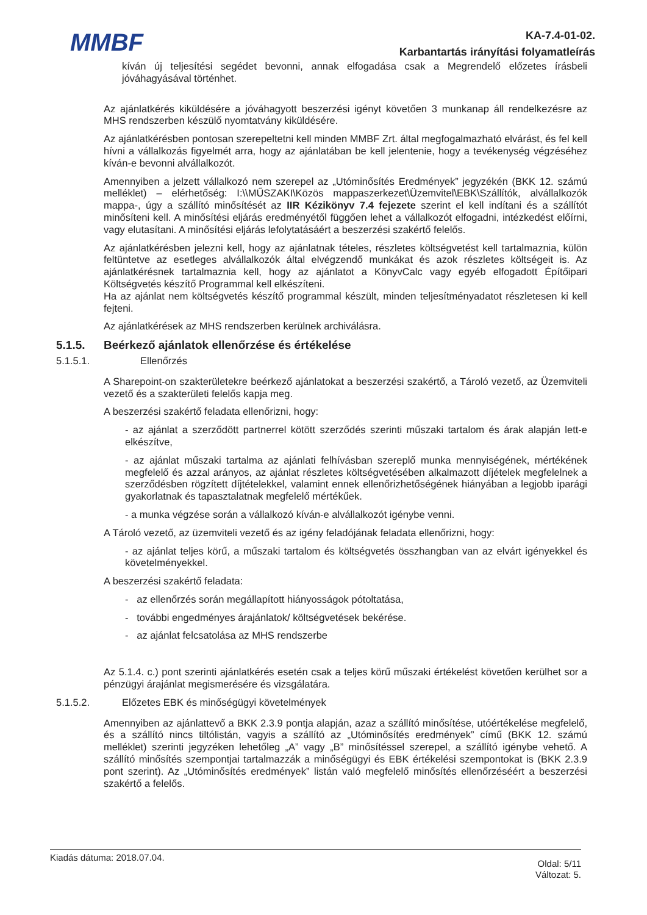MMBF
KA-7.4-01-02.
Karbantartás irányítási folyamatleírás
kíván új teljesítési segédet bevonni, annak elfogadása csak a Megrendelő előzetes írásbeli jóváhagyásával történhet.
Az ajánlatkérés kiküldésére a jóváhagyott beszerzési igényt követően 3 munkanap áll rendelkezésre az MHS rendszerben készülő nyomtatvány kiküldésére.
Az ajánlatkérésben pontosan szerepeltetni kell minden MMBF Zrt. által megfogalmazható elvárást, és fel kell hívni a vállalkozás figyelmét arra, hogy az ajánlatában be kell jelentenie, hogy a tevékenység végzéséhez kíván-e bevonni alvállalkozót.
Amennyiben a jelzett vállalkozó nem szerepel az „Utóminősítés Eredmények” jegyzékén (BKK 12. számú melléklet) – elérhetőség: I:\\MŰSZAKI\Közös mappaszerkezet\Üzemvitel\EBK\Szállítók, alvállalkozók mappa-, úgy a szállító minősítését az IIR Kézikönyv 7.4 fejezete szerint el kell indítani és a szállítót minősíteni kell. A minősítési eljárás eredményétől függően lehet a vállalkozót elfogadni, intézkedést előírni, vagy elutasítani. A minősítési eljárás lefolytatásáért a beszerzési szakértő felelős.
Az ajánlatkérésben jelezni kell, hogy az ajánlatnak tételes, részletes költségvetést kell tartalmaznia, külön feltüntetve az esetleges alvállalkozók által elvégzendő munkákat és azok részletes költségeit is. Az ajánlatkérésnek tartalmaznia kell, hogy az ajánlatot a KönyvCalc vagy egyéb elfogadott Építőipari Költségvetés készítő Programmal kell elkészíteni.
Ha az ajánlat nem költségvetés készítő programmal készült, minden teljesítményadatot részletesen ki kell fejteni.
Az ajánlatkérések az MHS rendszerben kerülnek archiválásra.
5.1.5. Beérkező ajánlatok ellenőrzése és értékelése
5.1.5.1. Ellenőrzés
A Sharepoint-on szakterületekre beérkező ajánlatokat a beszerzési szakértő, a Tároló vezető, az Üzemviteli vezető és a szakterületi felelős kapja meg.
A beszerzési szakértő feladata ellenőrizni, hogy:
- az ajánlat a szerződött partnerrel kötött szerződés szerinti műszaki tartalom és árak alapján lett-e elkészítve,
- az ajánlat műszaki tartalma az ajánlati felhívásban szereplő munka mennyiségének, mértékének megfelelő és azzal arányos, az ajánlat részletes költségvetésében alkalmazott díjételek megfelelnek a szerződésben rögzített díjtételekkel, valamint ennek ellenőrizhetőségének hiányában a legjobb iparági gyakorlatnak és tapasztalatnak megfelelő mértékűek.
- a munka végzése során a vállalkozó kíván-e alvállalkozót igénybe venni.
A Tároló vezető, az üzemviteli vezető és az igény feladójának feladata ellenőrizni, hogy:
- az ajánlat teljes körű, a műszaki tartalom és költségvetés összhangban van az elvárt igényekkel és követelményekkel.
A beszerzési szakértő feladata:
- az ellenőrzés során megállapított hiányosságok pótoltatása,
- további engedményes árajánlatok/ költségvetések bekérése.
- az ajánlat felcsatolása az MHS rendszerbe
Az 5.1.4. c.) pont szerinti ajánlatkérés esetén csak a teljes körű műszaki értékelést követően kerülhet sor a pénzügyi árajánlat megismerésére és vizsgálatára.
5.1.5.2. Előzetes EBK és minőségügyi követelmények
Amennyiben az ajánlattevő a BKK 2.3.9 pontja alapján, azaz a szállító minősítése, utóértékelése megfelelő, és a szállító nincs tiltólistán, vagyis a szállító az „Utóminősítés eredmények” című (BKK 12. számú melléklet) szerinti jegyzéken lehetőleg „A” vagy „B” minősítéssel szerepel, a szállító igénybe vehető. A szállító minősítés szempontjai tartalmazzák a minőségügyi és EBK értékelési szempontokat is (BKK 2.3.9 pont szerint). Az „Utóminősítés eredmények” listán való megfelelő minősítés ellenőrzéséért a beszerzési szakértő a felelős.
Kiadás dátuma: 2018.07.04.
Oldal: 5/11
Változat: 5.